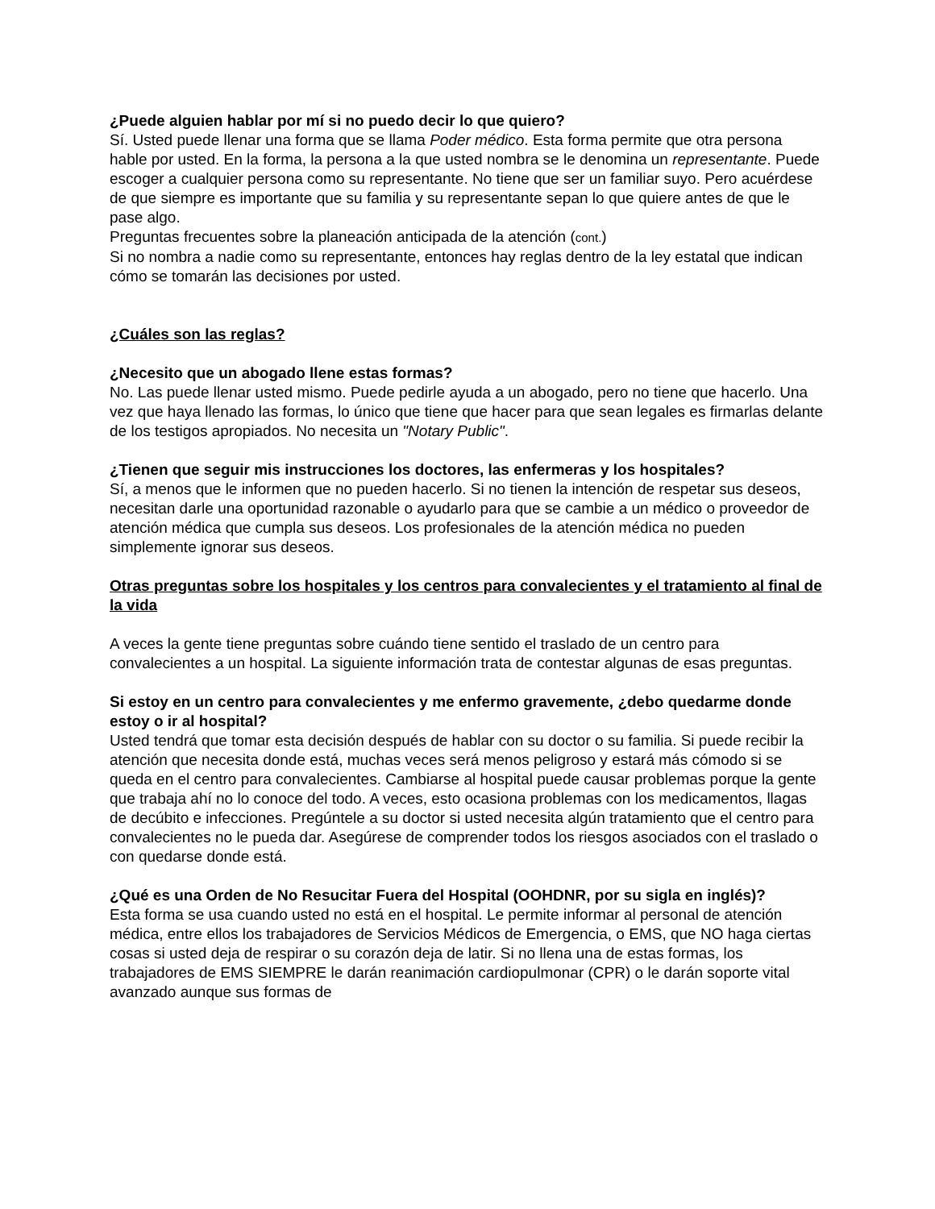¿Puede alguien hablar por mí si no puedo decir lo que quiero?
Sí. Usted puede llenar una forma que se llama Poder médico. Esta forma permite que otra persona hable por usted. En la forma, la persona a la que usted nombra se le denomina un representante. Puede escoger a cualquier persona como su representante. No tiene que ser un familiar suyo. Pero acuérdese de que siempre es importante que su familia y su representante sepan lo que quiere antes de que le pase algo.
Preguntas frecuentes sobre la planeación anticipada de la atención (cont.)
Si no nombra a nadie como su representante, entonces hay reglas dentro de la ley estatal que indican cómo se tomarán las decisiones por usted.
¿Cuáles son las reglas?
¿Necesito que un abogado llene estas formas?
No. Las puede llenar usted mismo. Puede pedirle ayuda a un abogado, pero no tiene que hacerlo. Una vez que haya llenado las formas, lo único que tiene que hacer para que sean legales es firmarlas delante de los testigos apropiados. No necesita un "Notary Public".
¿Tienen que seguir mis instrucciones los doctores, las enfermeras y los hospitales?
Sí, a menos que le informen que no pueden hacerlo. Si no tienen la intención de respetar sus deseos, necesitan darle una oportunidad razonable o ayudarlo para que se cambie a un médico o proveedor de atención médica que cumpla sus deseos. Los profesionales de la atención médica no pueden simplemente ignorar sus deseos.
Otras preguntas sobre los hospitales y los centros para convalecientes y el tratamiento al final de la vida
A veces la gente tiene preguntas sobre cuándo tiene sentido el traslado de un centro para convalecientes a un hospital. La siguiente información trata de contestar algunas de esas preguntas.
Si estoy en un centro para convalecientes y me enfermo gravemente, ¿debo quedarme donde estoy o ir al hospital?
Usted tendrá que tomar esta decisión después de hablar con su doctor o su familia. Si puede recibir la atención que necesita donde está, muchas veces será menos peligroso y estará más cómodo si se queda en el centro para convalecientes. Cambiarse al hospital puede causar problemas porque la gente que trabaja ahí no lo conoce del todo. A veces, esto ocasiona problemas con los medicamentos, llagas de decúbito e infecciones. Pregúntele a su doctor si usted necesita algún tratamiento que el centro para convalecientes no le pueda dar. Asegúrese de comprender todos los riesgos asociados con el traslado o con quedarse donde está.
¿Qué es una Orden de No Resucitar Fuera del Hospital (OOHDNR, por su sigla en inglés)?
Esta forma se usa cuando usted no está en el hospital. Le permite informar al personal de atención médica, entre ellos los trabajadores de Servicios Médicos de Emergencia, o EMS, que NO haga ciertas cosas si usted deja de respirar o su corazón deja de latir. Si no llena una de estas formas, los trabajadores de EMS SIEMPRE le darán reanimación cardiopulmonar (CPR) o le darán soporte vital avanzado aunque sus formas de